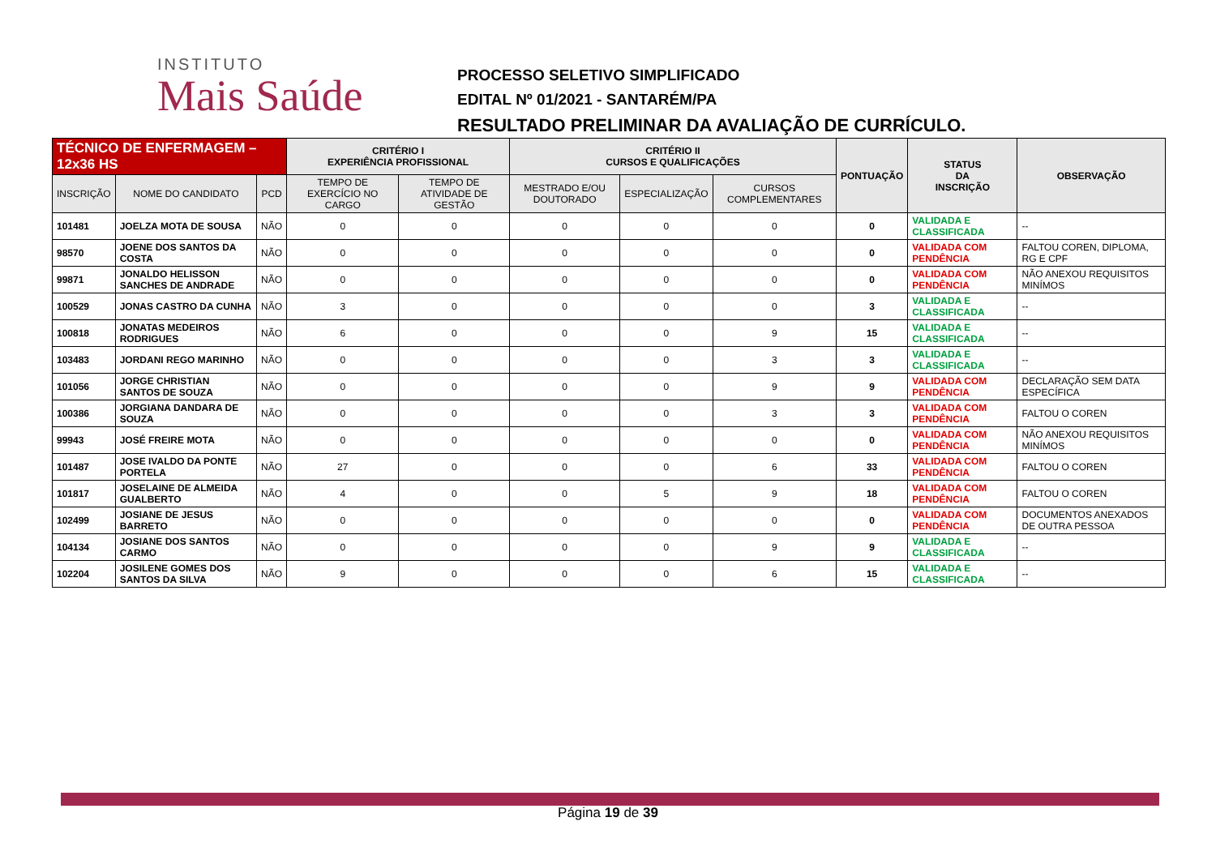INSTITUTO
Mais Saúde
PROCESSO SELETIVO SIMPLIFICADO
EDITAL Nº 01/2021 - SANTARÉM/PA
RESULTADO PRELIMINAR DA AVALIAÇÃO DE CURRÍCULO.
| TÉCNICO DE ENFERMAGEM – 12x36 HS | | | CRITÉRIO I EXPERIÊNCIA PROFISSIONAL | | CRITÉRIO II CURSOS E QUALIFICAÇÕES | | | PONTUAÇÃO | STATUS DA INSCRIÇÃO | OBSERVAÇÃO |
| --- | --- | --- | --- | --- | --- | --- | --- | --- | --- | --- |
| INSCRIÇÃO | NOME DO CANDIDATO | PCD | TEMPO DE EXERCÍCIO NO CARGO | TEMPO DE ATIVIDADE DE GESTÃO | MESTRADO E/OU DOUTORADO | ESPECIALIZAÇÃO | CURSOS COMPLEMENTARES | | | |
| 101481 | JOELZA MOTA DE SOUSA | NÃO | 0 | 0 | 0 | 0 | 0 | 0 | VALIDADA E CLASSIFICADA | -- |
| 98570 | JOENE DOS SANTOS DA COSTA | NÃO | 0 | 0 | 0 | 0 | 0 | 0 | VALIDADA COM PENDÊNCIA | FALTOU COREN, DIPLOMA, RG E CPF |
| 99871 | JONALDO HELISSON SANCHES DE ANDRADE | NÃO | 0 | 0 | 0 | 0 | 0 | 0 | VALIDADA COM PENDÊNCIA | NÃO ANEXOU REQUISITOS MINÍMOS |
| 100529 | JONAS CASTRO DA CUNHA | NÃO | 3 | 0 | 0 | 0 | 0 | 3 | VALIDADA E CLASSIFICADA | -- |
| 100818 | JONATAS MEDEIROS RODRIGUES | NÃO | 6 | 0 | 0 | 0 | 9 | 15 | VALIDADA E CLASSIFICADA | -- |
| 103483 | JORDANI REGO MARINHO | NÃO | 0 | 0 | 0 | 0 | 3 | 3 | VALIDADA E CLASSIFICADA | -- |
| 101056 | JORGE CHRISTIAN SANTOS DE SOUZA | NÃO | 0 | 0 | 0 | 0 | 9 | 9 | VALIDADA COM PENDÊNCIA | DECLARAÇÃO SEM DATA ESPECÍFICA |
| 100386 | JORGIANA DANDARA DE SOUZA | NÃO | 0 | 0 | 0 | 0 | 3 | 3 | VALIDADA COM PENDÊNCIA | FALTOU O COREN |
| 99943 | JOSÉ FREIRE MOTA | NÃO | 0 | 0 | 0 | 0 | 0 | 0 | VALIDADA COM PENDÊNCIA | NÃO ANEXOU REQUISITOS MINÍMOS |
| 101487 | JOSE IVALDO DA PONTE PORTELA | NÃO | 27 | 0 | 0 | 0 | 6 | 33 | VALIDADA COM PENDÊNCIA | FALTOU O COREN |
| 101817 | JOSELAINE DE ALMEIDA GUALBERTO | NÃO | 4 | 0 | 0 | 5 | 9 | 18 | VALIDADA COM PENDÊNCIA | FALTOU O COREN |
| 102499 | JOSIANE DE JESUS BARRETO | NÃO | 0 | 0 | 0 | 0 | 0 | 0 | VALIDADA COM PENDÊNCIA | DOCUMENTOS ANEXADOS DE OUTRA PESSOA |
| 104134 | JOSIANE DOS SANTOS CARMO | NÃO | 0 | 0 | 0 | 0 | 9 | 9 | VALIDADA E CLASSIFICADA | -- |
| 102204 | JOSILENE GOMES DOS SANTOS DA SILVA | NÃO | 9 | 0 | 0 | 0 | 6 | 15 | VALIDADA E CLASSIFICADA | -- |
Página 19 de 39